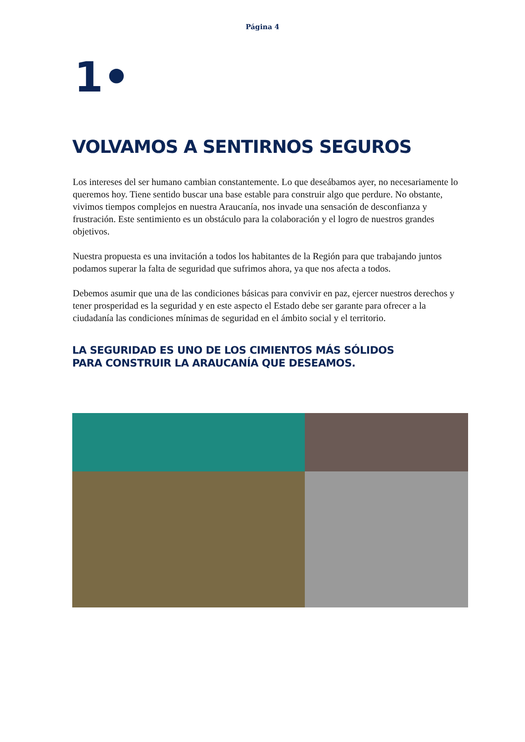Página 4
1•
VOLVAMOS A SENTIRNOS SEGUROS
Los intereses del ser humano cambian constantemente. Lo que deseábamos ayer, no necesariamente lo queremos hoy. Tiene sentido buscar una base estable para construir algo que perdure. No obstante, vivimos tiempos complejos en nuestra Araucanía, nos invade una sensación de desconfianza y frustración. Este sentimiento es un obstáculo para la colaboración y el logro de nuestros grandes objetivos.
Nuestra propuesta es una invitación a todos los habitantes de la Región para que trabajando juntos podamos superar la falta de seguridad que sufrimos ahora, ya que nos afecta a todos.
Debemos asumir que una de las condiciones básicas para convivir en paz, ejercer nuestros derechos y tener prosperidad es la seguridad y en este aspecto el Estado debe ser garante para ofrecer a la ciudadanía las condiciones mínimas de seguridad en el ámbito social y el territorio.
LA SEGURIDAD ES UNO DE LOS CIMIENTOS MÁS SÓLIDOS
PARA CONSTRUIR LA ARAUCANÍA QUE DESEAMOS.